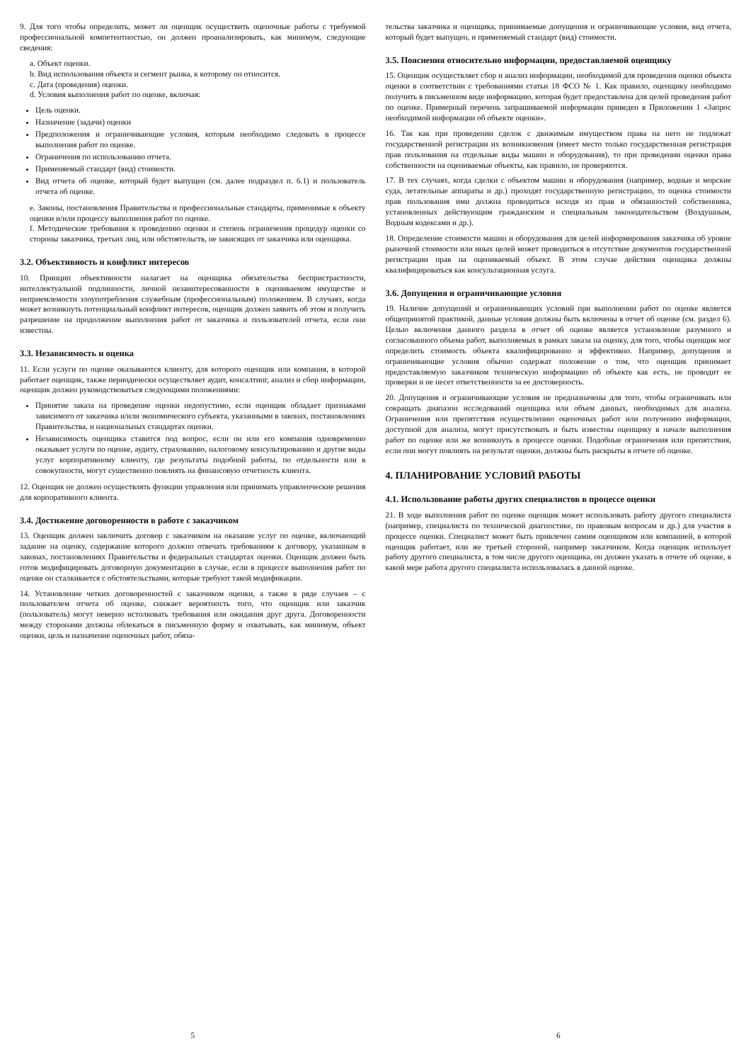9. Для того чтобы определить, может ли оценщик осуществить оценочные работы с требуемой профессиональной компетентностью, он должен проанализировать, как минимум, следующие сведения:
a. Объект оценки.
b. Вид использования объекта и сегмент рынка, к которому он относится.
c. Дата (проведения) оценки.
d. Условия выполнения работ по оценке, включая:
Цель оценки.
Назначение (задачи) оценки
Предположения и ограничивающие условия, которым необходимо следовать в процессе выполнения работ по оценке.
Ограничения по использованию отчета.
Применяемый стандарт (вид) стоимости.
Вид отчета об оценке, который будет выпущен (см. далее подраздел п. 6.1) и пользователь отчета об оценке.
e. Законы, постановления Правительства и профессиональные стандарты, применимые к объекту оценки и/или процессу выполнения работ по оценке.
f. Методические требования к проведению оценки и степень ограничения процедур оценки со стороны заказчика, третьих лиц, или обстоятельств, не зависящих от заказчика или оценщика.
3.2. Объективность и конфликт интересов
10. Принцип объективности налагает на оценщика обязательства беспристрастности, интеллектуальной подлинности, личной незаинтересованности в оцениваемом имуществе и неприемлемости злоупотребления служебным (профессиональным) положением. В случаях, когда может возникнуть потенциальный конфликт интересов, оценщик должен заявить об этом и получить разрешение на продолжение выполнения работ от заказчика и пользователей отчета, если они известны.
3.3. Независимость и оценка
11. Если услуги по оценке оказываются клиенту, для которого оценщик или компания, в которой работает оценщик, также периодически осуществляет аудит, консалтинг, анализ и сбор информации, оценщик должен руководствоваться следующими положениями:
Принятие заказа на проведение оценки недопустимо, если оценщик обладает признаками зависимого от заказчика и/или экономического субъекта, указанными в законах, постановлениях Правительства, и национальных стандартах оценки.
Независимость оценщика ставится под вопрос, если он или его компания одновременно оказывает услуги по оценке, аудиту, страхованию, налоговому консультированию и другие виды услуг корпоративному клиенту, где результаты подобной работы, по отдельности или в совокупности, могут существенно повлиять на финансовую отчетность клиента.
12. Оценщик не должен осуществлять функции управления или принимать управленческие решения для корпоративного клиента.
3.4. Достижение договоренности в работе с заказчиком
13. Оценщик должен заключить договор с заказчиком на оказание услуг по оценке, включающий задание на оценку, содержание которого должно отвечать требованиям к договору, указанным в законах, постановлениях Правительства и федеральных стандартах оценки. Оценщик должен быть готов модифицировать договорную документацию в случае, если в процессе выполнения работ по оценке он сталкивается с обстоятельствами, которые требуют такой модификации.
14. Установление четких договоренностей с заказчиком оценки, а также в ряде случаев – с пользователем отчета об оценке, снижает вероятность того, что оценщик или заказчик (пользователь) могут неверно истолковать требования или ожидания друг друга. Договоренности между сторонами должны облекаться в письменную форму и охватывать, как минимум, объект оценки, цель и назначение оценочных работ, обяза-
5
тельства заказчика и оценщика, принимаемые допущения и ограничивающие условия, вид отчета, который будет выпущен, и применяемый стандарт (вид) стоимости.
3.5. Пояснения относительно информации, предоставляемой оценщику
15. Оценщик осуществляет сбор и анализ информации, необходимой для проведения оценки объекта оценки в соответствии с требованиями статьи 18 ФСО № 1. Как правило, оценщику необходимо получить в письменном виде информацию, которая будет предоставлена для целей проведения работ по оценке. Примерный перечень запрашиваемой информации приведен в Приложении 1 «Запрос необходимой информации об объекте оценки».
16. Так как при проведении сделок с движимым имуществом права на него не подлежат государственной регистрации их возникновения (имеет место только государственная регистрация прав пользования на отдельные виды машин и оборудования), то при проведении оценки права собственности на оцениваемые объекты, как правило, не проверяются.
17. В тех случаях, когда сделки с объектом машин и оборудования (например, водные и морские суда, летательные аппараты и др.) проходят государственную регистрацию, то оценка стоимости прав пользования ими должна проводиться исходя из прав и обязанностей собственника, установленных действующим гражданским и специальным законодательством (Воздушным, Водным кодексами и др.).
18. Определение стоимости машин и оборудования для целей информирования заказчика об уровне рыночной стоимости или иных целей может проводиться в отсутствие документов государственной регистрации прав на оцениваемый объект. В этом случае действия оценщика должны квалифицироваться как консультационная услуга.
3.6. Допущения и ограничивающие условия
19. Наличие допущений и ограничивающих условий при выполнении работ по оценке является общепринятой практикой, данные условия должны быть включены в отчет об оценке (см. раздел 6). Целью включения данного раздела в отчет об оценке является установление разумного и согласованного объема работ, выполняемых в рамках заказа на оценку, для того, чтобы оценщик мог определить стоимость объекта квалифицированно и эффективно. Например, допущения и ограничивающие условия обычно содержат положение о том, что оценщик принимает предоставляемую заказчиком техническую информацию об объекте как есть, не проводит ее проверки и не несет ответственности за ее достоверность.
20. Допущения и ограничивающие условия не предназначены для того, чтобы ограничивать или сокращать диапазон исследований оценщика или объем данных, необходимых для анализа. Ограничения или препятствия осуществлению оценочных работ или получению информации, доступной для анализа, могут присутствовать и быть известны оценщику в начале выполнения работ по оценке или же возникнуть в процессе оценки. Подобные ограничения или препятствия, если они могут повлиять на результат оценки, должны быть раскрыты в отчете об оценке.
4. ПЛАНИРОВАНИЕ УСЛОВИЙ РАБОТЫ
4.1. Использование работы других специалистов в процессе оценки
21. В ходе выполнения работ по оценке оценщик может использовать работу другого специалиста (например, специалиста по технической диагностике, по правовым вопросам и др.) для участия в процессе оценки. Специалист может быть привлечен самим оценщиком или компанией, в которой оценщик работает, или же третьей стороной, например заказчиком. Когда оценщик использует работу другого специалиста, в том числе другого оценщика, он должен указать в отчете об оценке, в какой мере работа другого специалиста использовалась в данной оценке.
6